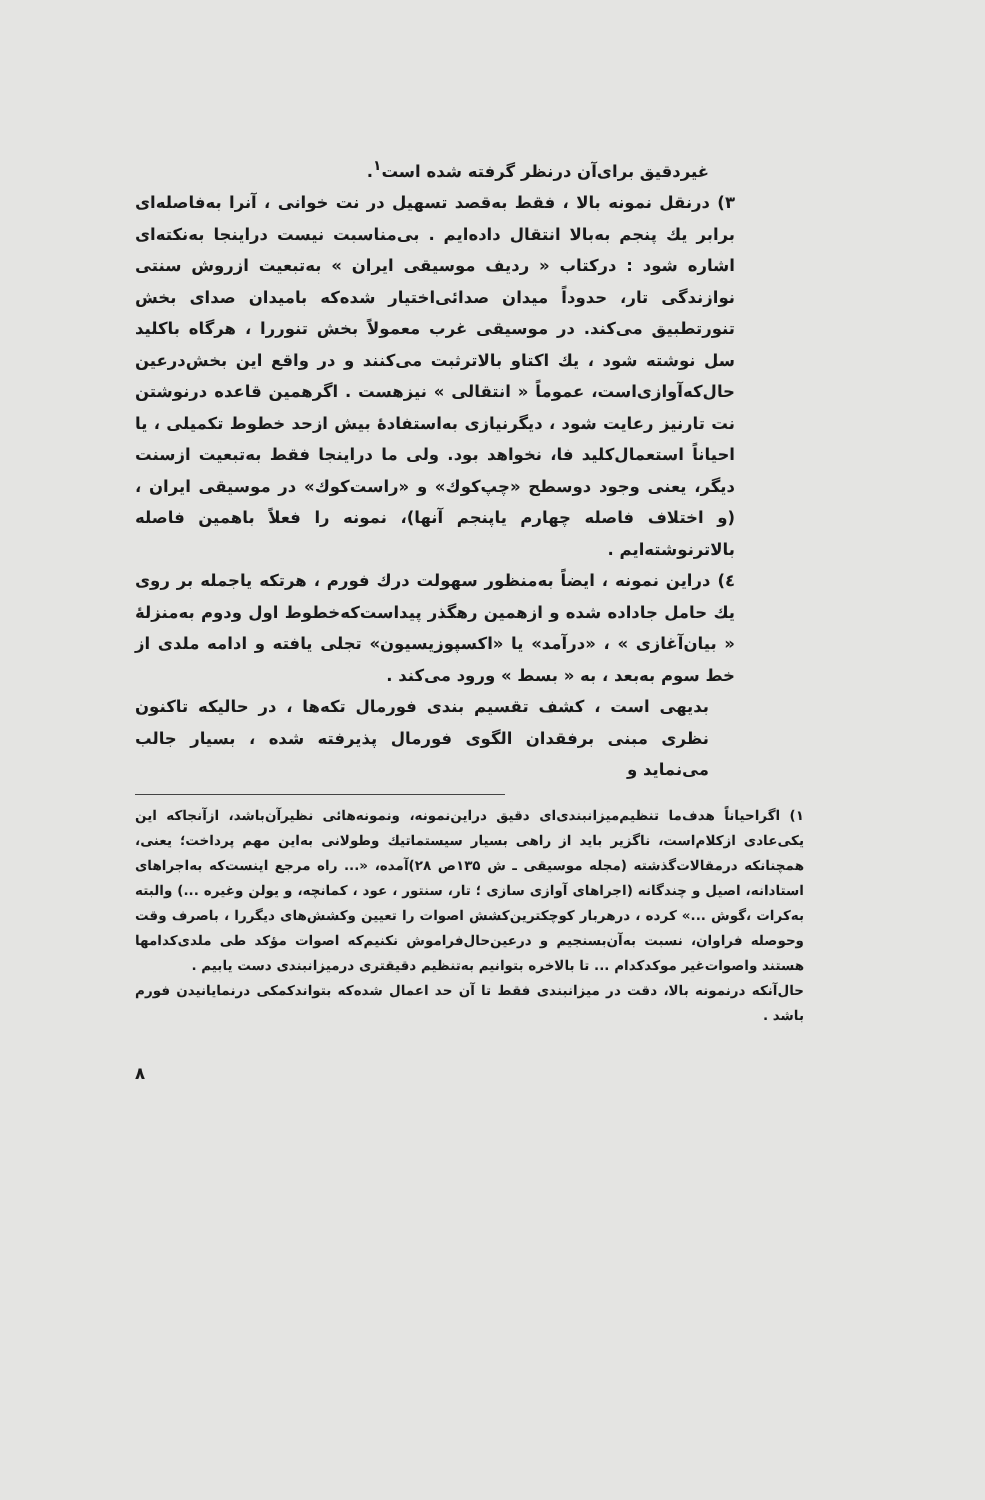غیردقیق برای‌آن درنظر گرفته شده است<sup>۱</sup>.
۳) درنقل نمونه بالا ، فقط به‌قصد تسهیل در نت خوانی ، آنرا به‌فاصله‌ای برابر یك پنجم به‌بالا انتقال داده‌ایم . بی‌مناسبت نیست دراینجا به‌نکته‌ای اشاره شود : درکتاب « ردیف موسیقی ایران » به‌تبعیت ازروش سنتی نوازندگی تار، حدوداً میدان صدائی‌اختیار شده‌که بامیدان صدای بخش تنورتطبیق می‌کند. در موسیقی غرب معمولاً بخش تنوررا ، هرگاه باکلید سل نوشته شود ، یك اکتاو بالاترثبت می‌کنند و در واقع این بخش‌درعین حال‌که‌آوازی‌است، عموماً « انتقالی » نیزهست . اگرهمین قاعده درنوشتن نت تارنیز رعایت شود ، دیگرنیازی به‌استفادهٔ بیش ازحد خطوط تکمیلی ، یا احیاناً استعمال‌کلید فا، نخواهد بود. ولی ما دراینجا فقط به‌تبعیت ازسنت دیگر، یعنی وجود دوسطح «چپ‌کوك» و «راست‌کوك» در موسیقی ایران ، (و اختلاف فاصله چهارم یاپنجم آنها)، نمونه را فعلاً باهمین فاصله بالاترنوشته‌ایم .
٤) دراین نمونه ، ایضاً به‌منظور سهولت درك فورم ، هرتکه یاجمله بر روی یك حامل جاداده شده و ازهمین رهگذر پیداست‌که‌خطوط اول ودوم به‌منزلهٔ « بیان‌آغازی » ، «درآمد» یا «اکسپوزیسیون» تجلی یافته و ادامه ملدی از خط سوم به‌بعد ، به « بسط » ورود می‌کند .
بدیهی است ، کشف تقسیم بندی فورمال تکه‌ها ، در حالیکه تاکنون نظری مبنی برفقدان الگوی فورمال پذیرفته شده ، بسیار جالب می‌نماید و
۱) اگراحیاناً هدف‌ما تنظیم‌میزانبندی‌ای دقیق دراین‌نمونه، ونمونه‌هائی نظیرآن‌باشد، ازآنجاکه این یکی‌عادی ازکلام‌است، ناگزیر باید از راهی بسیار سیستماتیك وطولانی به‌این مهم پرداخت؛ یعنی، همچنانکه درمقالات‌گذشته (مجله موسیقی ـ ش ۱۳۵ص ۲۸)آمده، «... راه مرجع اینست‌که به‌اجراهای استادانه، اصیل و چندگانه (اجراهای آوازی سازی ؛ تار، سنتور ، عود ، کمانچه، و یولن وغیره ...) والبته به‌کرات ،گوش ...» کرده ، درهربار کوچکترین‌کشش اصوات را تعیین وکشش‌های دیگررا ، باصرف وقت وحوصله فراوان، نسبت به‌آن‌بسنجیم و درعین‌حال‌فراموش نکنیم‌که اصوات مؤکد طی ملدی‌کدامها هستند واصوات‌غیر موکدکدام ... تا بالاخره بتوانیم به‌تنظیم دقیقتری درمیزانبندی دست یابیم .
حال‌آنکه درنمونه بالا، دقت در میزانبندی فقط تا آن حد اعمال شده‌که بتواندکمکی درنمایانیدن فورم باشد .
۸